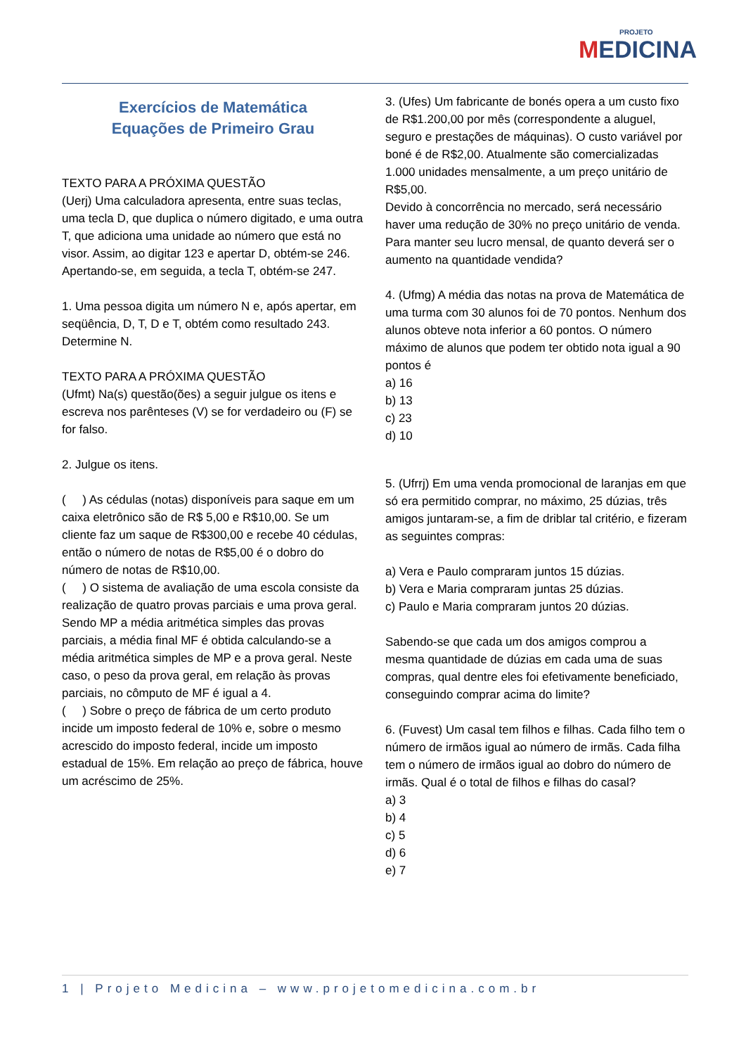PROJETO
MEDICINA
Exercícios de Matemática
Equações de Primeiro Grau
TEXTO PARA A PRÓXIMA QUESTÃO
(Uerj) Uma calculadora apresenta, entre suas teclas, uma tecla D, que duplica o número digitado, e uma outra T, que adiciona uma unidade ao número que está no visor. Assim, ao digitar 123 e apertar D, obtém-se 246. Apertando-se, em seguida, a tecla T, obtém-se 247.
1. Uma pessoa digita um número N e, após apertar, em seqüência, D, T, D e T, obtém como resultado 243.
Determine N.
TEXTO PARA A PRÓXIMA QUESTÃO
(Ufmt) Na(s) questão(ões) a seguir julgue os itens e escreva nos parênteses (V) se for verdadeiro ou (F) se for falso.
2. Julgue os itens.
( ) As cédulas (notas) disponíveis para saque em um caixa eletrônico são de R$ 5,00 e R$10,00. Se um cliente faz um saque de R$300,00 e recebe 40 cédulas, então o número de notas de R$5,00 é o dobro do número de notas de R$10,00.
( ) O sistema de avaliação de uma escola consiste da realização de quatro provas parciais e uma prova geral. Sendo MP a média aritmética simples das provas parciais, a média final MF é obtida calculando-se a média aritmética simples de MP e a prova geral. Neste caso, o peso da prova geral, em relação às provas parciais, no cômputo de MF é igual a 4.
( ) Sobre o preço de fábrica de um certo produto incide um imposto federal de 10% e, sobre o mesmo acrescido do imposto federal, incide um imposto estadual de 15%. Em relação ao preço de fábrica, houve um acréscimo de 25%.
3. (Ufes) Um fabricante de bonés opera a um custo fixo de R$1.200,00 por mês (correspondente a aluguel, seguro e prestações de máquinas). O custo variável por boné é de R$2,00. Atualmente são comercializadas 1.000 unidades mensalmente, a um preço unitário de R$5,00.
Devido à concorrência no mercado, será necessário haver uma redução de 30% no preço unitário de venda.
Para manter seu lucro mensal, de quanto deverá ser o aumento na quantidade vendida?
4. (Ufmg) A média das notas na prova de Matemática de uma turma com 30 alunos foi de 70 pontos. Nenhum dos alunos obteve nota inferior a 60 pontos. O número máximo de alunos que podem ter obtido nota igual a 90 pontos é
a) 16
b) 13
c) 23
d) 10
5. (Ufrrj) Em uma venda promocional de laranjas em que só era permitido comprar, no máximo, 25 dúzias, três amigos juntaram-se, a fim de driblar tal critério, e fizeram as seguintes compras:
a) Vera e Paulo compraram juntos 15 dúzias.
b) Vera e Maria compraram juntas 25 dúzias.
c) Paulo e Maria compraram juntos 20 dúzias.
Sabendo-se que cada um dos amigos comprou a mesma quantidade de dúzias em cada uma de suas compras, qual dentre eles foi efetivamente beneficiado, conseguindo comprar acima do limite?
6. (Fuvest) Um casal tem filhos e filhas. Cada filho tem o número de irmãos igual ao número de irmãs. Cada filha tem o número de irmãos igual ao dobro do número de irmãs. Qual é o total de filhos e filhas do casal?
a) 3
b) 4
c) 5
d) 6
e) 7
1 | Projeto Medicina – www.projetomedicina.com.br